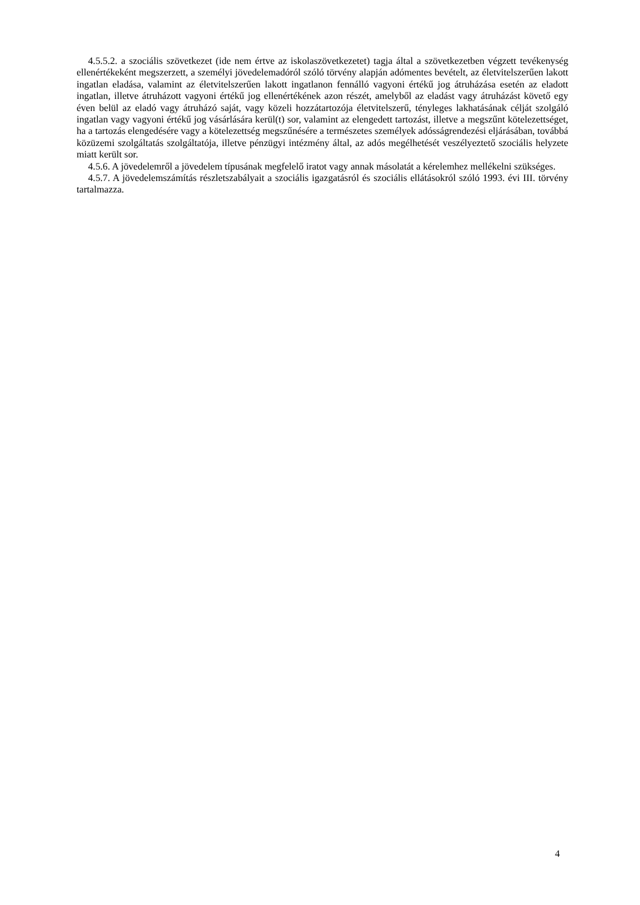4.5.5.2. a szociális szövetkezet (ide nem értve az iskolaszövetkezetet) tagja által a szövetkezetben végzett tevékenység ellenértékeként megszerzett, a személyi jövedelemadóról szóló törvény alapján adómentes bevételt, az életvitelszerűen lakott ingatlan eladása, valamint az életvitelszerűen lakott ingatlanon fennálló vagyoni értékű jog átruházása esetén az eladott ingatlan, illetve átruházott vagyoni értékű jog ellenértékének azon részét, amelyből az eladást vagy átruházást követő egy éven belül az eladó vagy átruházó saját, vagy közeli hozzátartozója életvitelszerű, tényleges lakhatásának célját szolgáló ingatlan vagy vagyoni értékű jog vásárlására kerül(t) sor, valamint az elengedett tartozást, illetve a megszűnt kötelezettséget, ha a tartozás elengedésére vagy a kötelezettség megszűnésére a természetes személyek adósságrendezési eljárásában, továbbá közüzemi szolgáltatás szolgáltatója, illetve pénzügyi intézmény által, az adós megélhetését veszélyeztető szociális helyzete miatt került sor.
4.5.6. A jövedelemről a jövedelem típusának megfelelő iratot vagy annak másolatát a kérelemhez mellékelni szükséges.
4.5.7. A jövedelemszámítás részletszabályait a szociális igazgatásról és szociális ellátásokról szóló 1993. évi III. törvény tartalmazza.
4